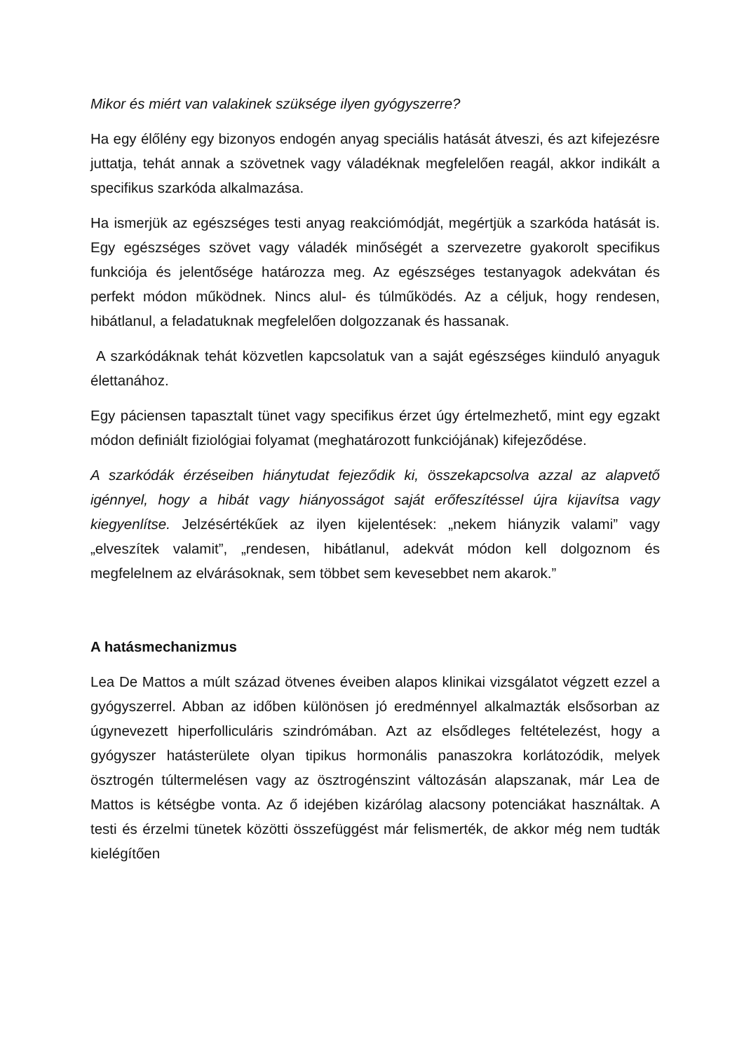Mikor és miért van valakinek szüksége ilyen gyógyszerre?
Ha egy élőlény egy bizonyos endogén anyag speciális hatását átveszi, és azt kifejezésre juttatja, tehát annak a szövetnek vagy váladéknak megfelelően reagál, akkor indikált a specifikus szarkóda alkalmazása.
Ha ismerjük az egészséges testi anyag reakciómódját, megértjük a szarkóda hatását is. Egy egészséges szövet vagy váladék minőségét a szervezetre gyakorolt specifikus funkciója és jelentősége határozza meg. Az egészséges testanyagok adekvátan és perfekt módon működnek. Nincs alul- és túlműködés. Az a céljuk, hogy rendesen, hibátlanul, a feladatuknak megfelelően dolgozzanak és hassanak.
A szarkódáknak tehát közvetlen kapcsolatuk van a saját egészséges kiinduló anyaguk élettanához.
Egy páciensen tapasztalt tünet vagy specifikus érzet úgy értelmezhető, mint egy egzakt módon definiált fiziológiai folyamat (meghatározott funkciójának) kifejeződése.
A szarkódák érzéseiben hiánytudat fejeződik ki, összekapcsolva azzal az alapvető igénnyel, hogy a hibát vagy hiányosságot saját erőfeszítéssel újra kijavítsa vagy kiegyenlítse. Jelzésértékűek az ilyen kijelentések: „nekem hiányzik valami” vagy „elveszítek valamit”, „rendesen, hibátlanul, adekvát módon kell dolgoznom és megfelelnem az elvárásoknak, sem többet sem kevesebbet nem akarok.”
A hatásmechanizmus
Lea De Mattos a múlt század ötvenes éveiben alapos klinikai vizsgálatot végzett ezzel a gyógyszerrel. Abban az időben különösen jó eredménnyel alkalmazták elsősorban az úgynevezett hiperfolliculáris szindrómában. Azt az elsődleges feltételezést, hogy a gyógyszer hatásterülete olyan tipikus hormonális panaszokra korlátozódik, melyek ösztrogén túltermelésen vagy az ösztrogénszint változásán alapszanak, már Lea de Mattos is kétségbe vonta. Az ő idejében kizárólag alacsony potenciákat használtak. A testi és érzelmi tünetek közötti összefüggést már felismerték, de akkor még nem tudták kielégítően